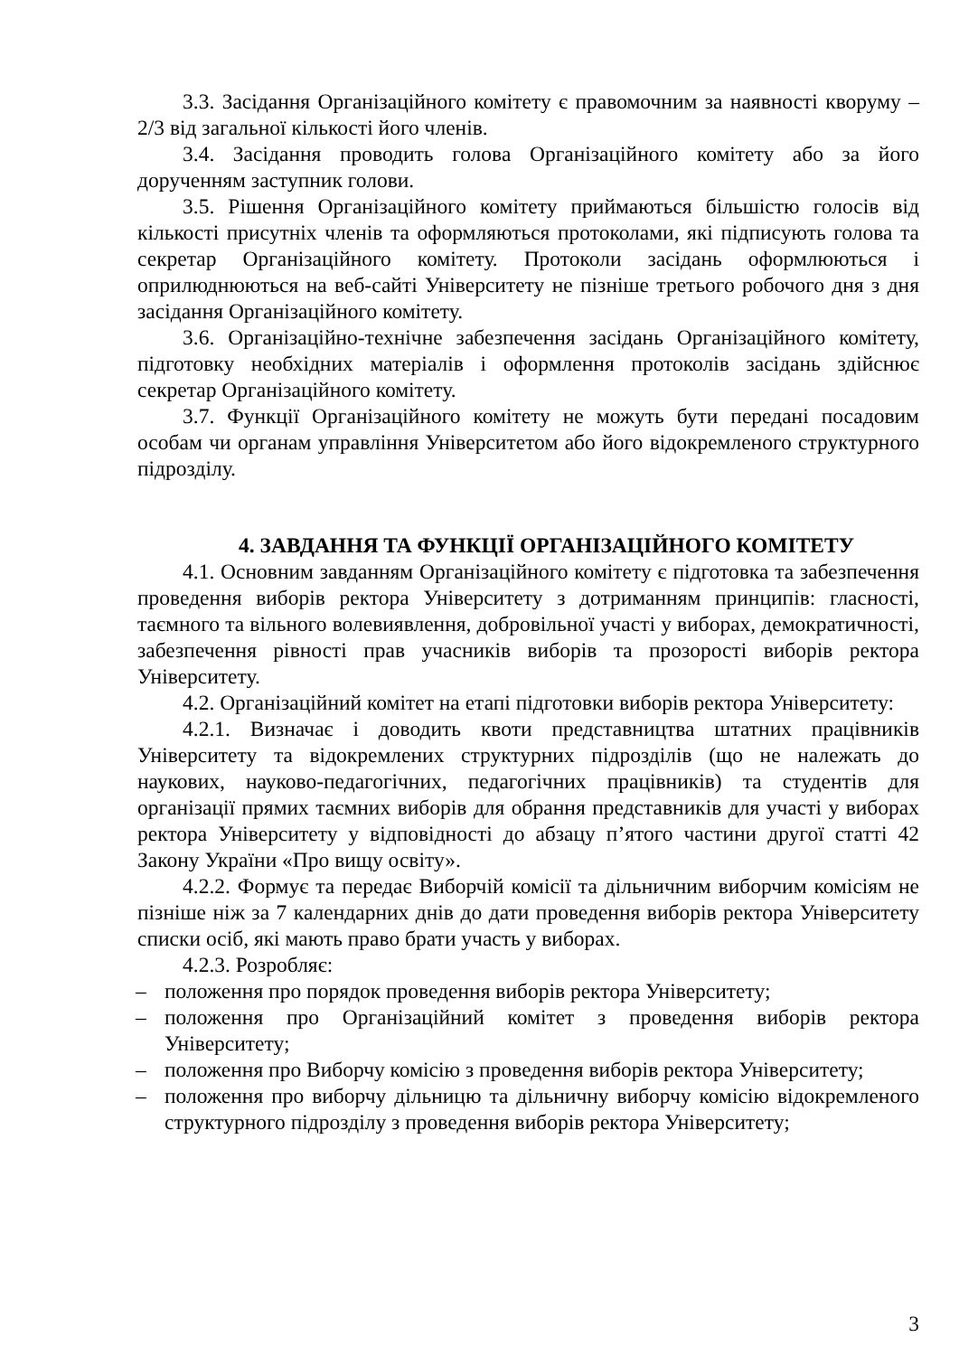3.3. Засідання Організаційного комітету є правомочним за наявності кворуму – 2/3 від загальної кількості його членів.
3.4. Засідання проводить голова Організаційного комітету або за його дорученням заступник голови.
3.5. Рішення Організаційного комітету приймаються більшістю голосів від кількості присутніх членів та оформляються протоколами, які підписують голова та секретар Організаційного комітету. Протоколи засідань оформлюються і оприлюднюються на веб-сайті Університету не пізніше третього робочого дня з дня засідання Організаційного комітету.
3.6. Організаційно-технічне забезпечення засідань Організаційного комітету, підготовку необхідних матеріалів і оформлення протоколів засідань здійснює секретар Організаційного комітету.
3.7. Функції Організаційного комітету не можуть бути передані посадовим особам чи органам управління Університетом або його відокремленого структурного підрозділу.
4. ЗАВДАННЯ ТА ФУНКЦІЇ ОРГАНІЗАЦІЙНОГО КОМІТЕТУ
4.1. Основним завданням Організаційного комітету є підготовка та забезпечення проведення виборів ректора Університету з дотриманням принципів: гласності, таємного та вільного волевиявлення, добровільної участі у виборах, демократичності, забезпечення рівності прав учасників виборів та прозорості виборів ректора Університету.
4.2. Організаційний комітет на етапі підготовки виборів ректора Університету:
4.2.1. Визначає і доводить квоти представництва штатних працівників Університету та відокремлених структурних підрозділів (що не належать до наукових, науково-педагогічних, педагогічних працівників) та студентів для організації прямих таємних виборів для обрання представників для участі у виборах ректора Університету у відповідності до абзацу п’ятого частини другої статті 42 Закону України «Про вищу освіту».
4.2.2. Формує та передає Виборчій комісії та дільничним виборчим комісіям не пізніше ніж за 7 календарних днів до дати проведення виборів ректора Університету списки осіб, які мають право брати участь у виборах.
4.2.3. Розробляє:
– положення про порядок проведення виборів ректора Університету;
– положення про Організаційний комітет з проведення виборів ректора Університету;
– положення про Виборчу комісію з проведення виборів ректора Університету;
– положення про виборчу дільницю та дільничну виборчу комісію відокремленого структурного підрозділу з проведення виборів ректора Університету;
3